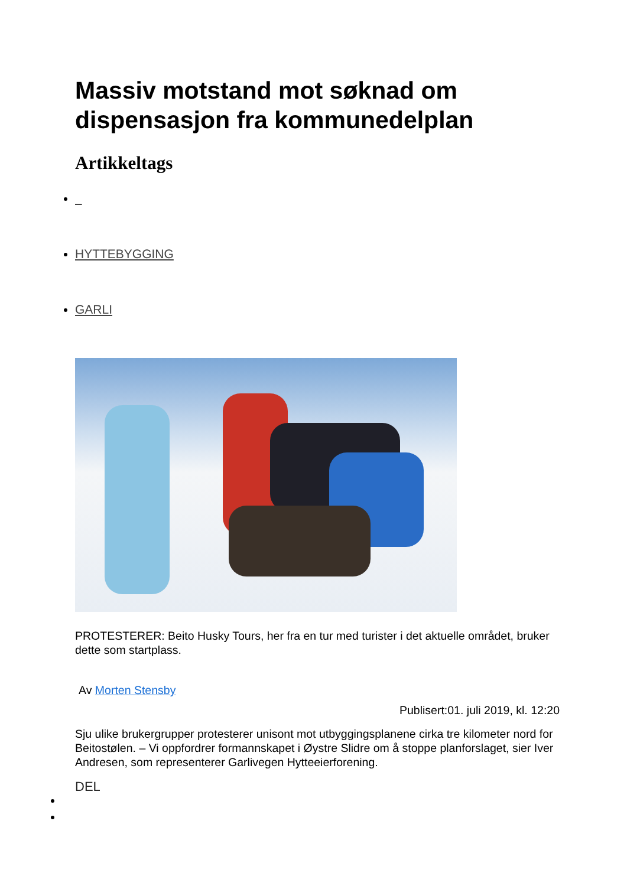Massiv motstand mot søknad om dispensasjon fra kommunedelplan
Artikkeltags
HYTTEBYGGING
GARLI
PROTESTERER: Beito Husky Tours, her fra en tur med turister i det aktuelle området, bruker dette som startplass.
Av Morten Stensby
Publisert:01. juli 2019, kl. 12:20
Sju ulike brukergrupper protesterer unisont mot utbyggingsplanene cirka tre kilometer nord for Beitostølen. – Vi oppfordrer formannskapet i Øystre Slidre om å stoppe planforslaget, sier Iver Andresen, som representerer Garlivegen Hytteeierforening.
DEL